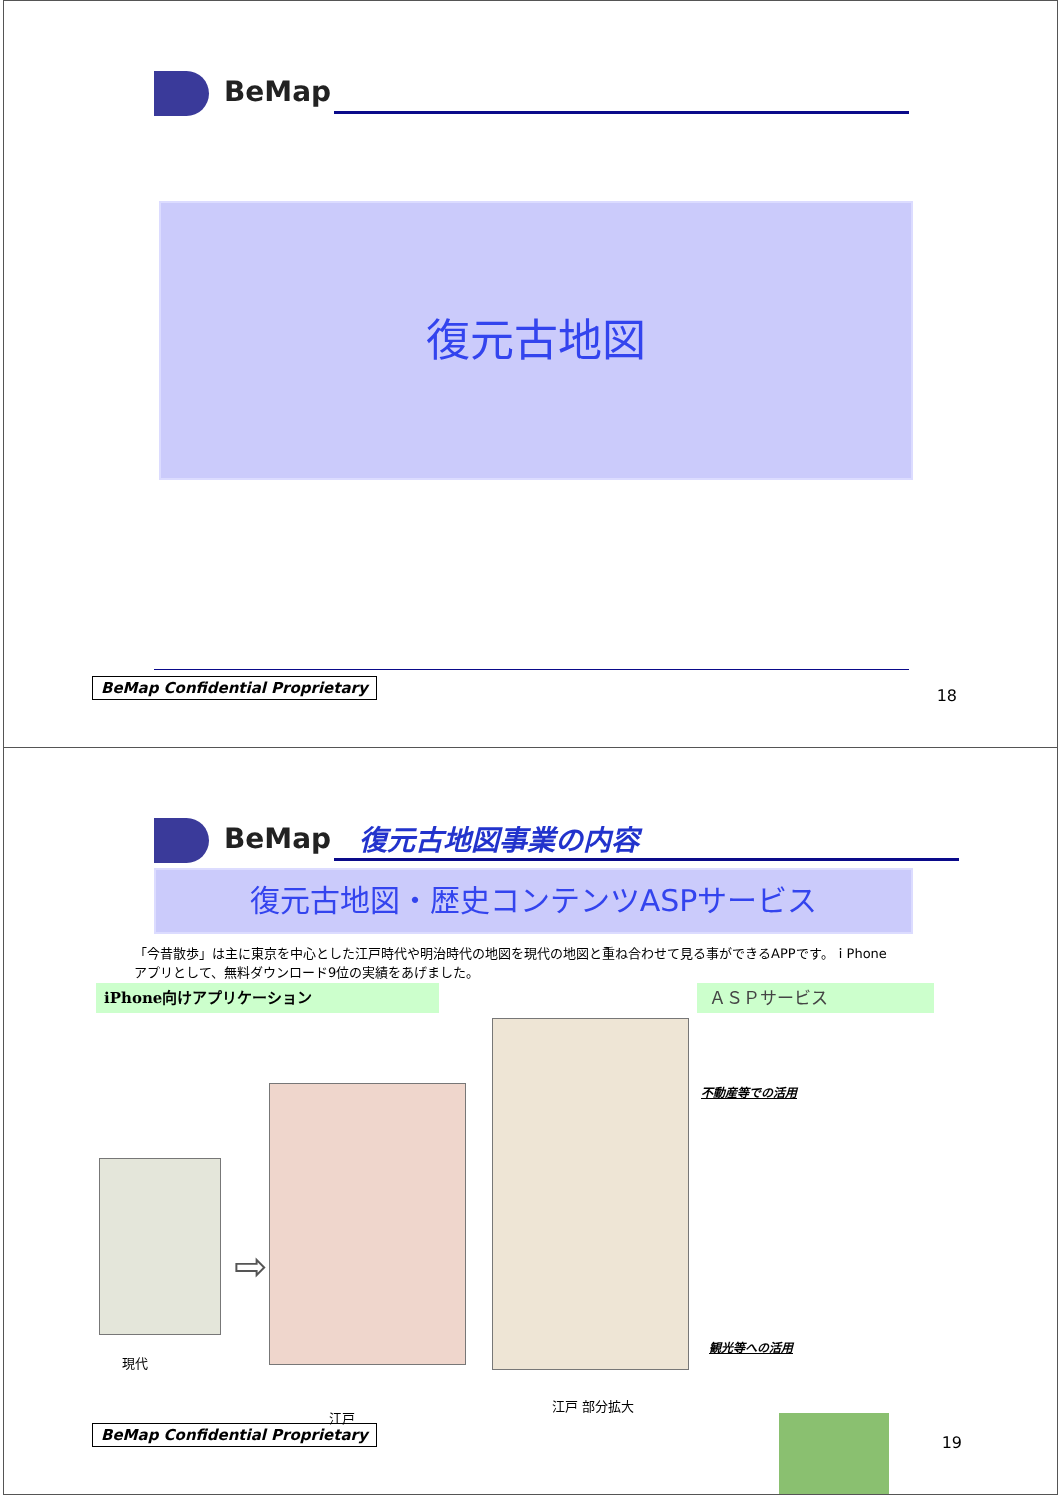BeMap
復元古地図
BeMap Confidential Proprietary
18
BeMap 復元古地図事業の内容
復元古地図・歴史コンテンツASPサービス
「今昔散歩」は主に東京を中心とした江戸時代や明治時代の地図を現代の地図と重ね合わせて見る事ができるAPPです。ｉPhoneアプリとして、無料ダウンロード9位の実績をあげました。
iPhone向けアプリケーション ＡＳＰサービス
現代
⇨
江戸
江戸 部分拡大
不動産等での活用
観光等への活用
BeMap Confidential Proprietary
19